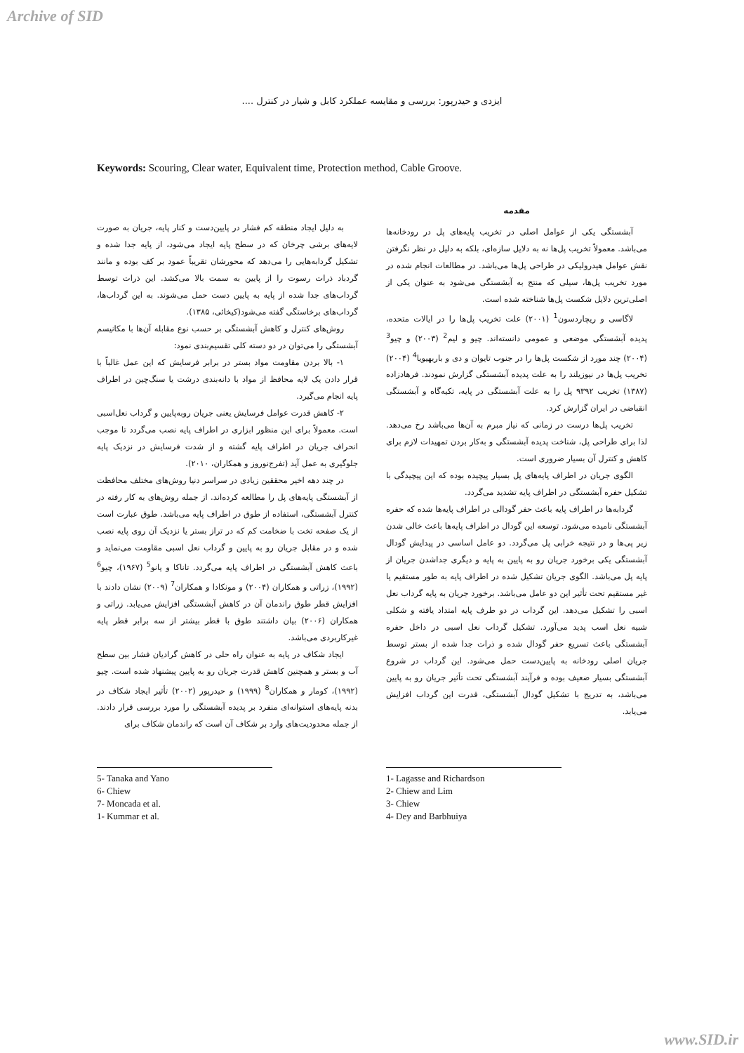Archive of SID
ایزدی و حیدرپور: بررسی و مقایسه عملکرد کابل و شیار در کنترل ....
Keywords: Scouring, Clear water, Equivalent time, Protection method, Cable Groove.
مقدمه
آبشستگی یکی از عوامل اصلی در تخریب پایه‌های پل در رودخانه‌ها می‌باشد. معمولاً تخریب پل‌ها نه به دلایل سازه‌ای، بلکه به دلیل در نظر نگرفتن نقش عوامل هیدرولیکی در طراحی پل‌ها می‌باشد. در مطالعات انجام شده در مورد تخریب پل‌ها، سیلی که منتج به آبشستگی می‌شود به عنوان یکی از اصلی‌ترین دلایل شکست پل‌ها شناخته شده است.
لاگاسی و ریچاردسون<sup>1</sup> (۲۰۰۱) علت تخریب پل‌ها را در ایالات متحده، پدیده آبشستگی موضعی و عمومی دانسته‌اند. چیو و لیم<sup>2</sup> (۲۰۰۳) و چیو<sup>3</sup> (۲۰۰۴) چند مورد از شکست پل‌ها را در جنوب تایوان و دی و باربهیویا<sup>4</sup> (۲۰۰۴) تخریب پل‌ها در نیوزیلند را به علت پدیده آبشستگی گزارش نمودند. فرهادزاده (۱۳۸۷) تخریب ۹۳۹۲ پل را به علت آبشستگی در پایه، تکیه‌گاه و آبشستگی انقباضی در ایران گزارش کرد.
تخریب پل‌ها درست در زمانی که نیاز مبرم به آن‌ها می‌باشد رخ می‌دهد. لذا برای طراحی پل، شناخت پدیده آبشستگی و به‌کار بردن تمهیدات لازم برای کاهش و کنترل آن بسیار ضروری است.
الگوی جریان در اطراف پایه‌های پل بسیار پیچیده بوده که این پیچیدگی با تشکیل حفره آبشستگی در اطراف پایه تشدید می‌گردد.
گردابه‌ها در اطراف پایه باعث حفر گودالی در اطراف پایه‌ها شده که حفره آبشستگی نامیده می‌شود. توسعه این گودال در اطراف پایه‌ها باعث خالی شدن زیر پی‌ها و در نتیجه خرابی پل می‌گردد. دو عامل اساسی در پیدایش گودال آبشستگی یکی برخورد جریان رو به پایین به پایه و دیگری جداشدن جریان از پایه پل می‌باشد. الگوی جریان تشکیل شده در اطراف پایه به طور مستقیم یا غیر مستقیم تحت تأثیر این دو عامل می‌باشد. برخورد جریان به پایه گرداب نعل اسبی را تشکیل می‌دهد. این گرداب در دو طرف پایه امتداد یافته و شکلی شبیه نعل اسب پدید می‌آورد. تشکیل گرداب نعل اسبی در داخل حفره آبشستگی باعث تسریع حفر گودال شده و ذرات جدا شده از بستر توسط جریان اصلی رودخانه به پایین‌دست حمل می‌شود. این گرداب در شروع آبشستگی بسیار ضعیف بوده و فرآیند آبشستگی تحت تأثیر جریان رو به پایین می‌باشد، به تدریج با تشکیل گودال آبشستگی، قدرت این گرداب افزایش می‌یابد.
به دلیل ایجاد منطقه کم فشار در پایین‌دست و کنار پایه، جریان به صورت لایه‌های برشی چرخان که در سطح پایه ایجاد می‌شود، از پایه جدا شده و تشکیل گردابه‌هایی را می‌دهد که محورشان تقریباً عمود بر کف بوده و مانند گردباد ذرات رسوت را از پایین به سمت بالا می‌کشد. این ذرات توسط گرداب‌های جدا شده از پایه به پایین دست حمل می‌شوند. به این گرداب‌ها، گرداب‌های برخاستگی گفته می‌شود(کیخائی، ۱۳۸۵).
روش‌های کنترل و کاهش آبشستگی بر حسب نوع مقابله آن‌ها با مکانیسم آبشستگی را می‌توان در دو دسته کلی تقسیم‌بندی نمود:
۱- بالا بردن مقاومت مواد بستر در برابر فرسایش که این عمل غالباً با قرار دادن یک لایه محافظ از مواد با دانه‌بندی درشت یا سنگ‌چین در اطراف پایه انجام می‌گیرد.
۲- کاهش قدرت عوامل فرسایش یعنی جریان روبه‌پایین و گرداب نعل‌اسبی است. معمولاً برای این منظور ابزاری در اطراف پایه نصب می‌گردد تا موجب انحراف جریان در اطراف پایه گشته و از شدت فرسایش در نزدیک پایه جلوگیری به عمل آید (تفرج‌نوروز و همکاران، ۲۰۱۰).
در چند دهه اخیر محققین زیادی در سراسر دنیا روش‌های مختلف محافظت از آبشستگی پایه‌های پل را مطالعه کرده‌اند. از جمله روش‌های به کار رفته در کنترل آبشستگی، استفاده از طوق در اطراف پایه می‌باشد. طوق عبارت است از یک صفحه تخت با ضخامت کم که در تراز بستر یا نزدیک آن روی پایه نصب شده و در مقابل جریان رو به پایین و گرداب نعل اسبی مقاومت می‌نماید و باعث کاهش آبشستگی در اطراف پایه می‌گردد. تاناکا و یانو<sup>5</sup> (۱۹۶۷)، چیو<sup>6</sup> (۱۹۹۲)، زراتی و همکاران (۲۰۰۴) و مونکادا و همکاران<sup>7</sup> (۲۰۰۹) نشان دادند با افزایش قطر طوق راندمان آن در کاهش آبشستگی افزایش می‌یابد. زراتی و همکاران (۲۰۰۶) بیان داشتند طوق با قطر بیشتر از سه برابر قطر پایه غیرکاربردی می‌باشد.
ایجاد شکاف در پایه به عنوان راه حلی در کاهش گرادیان فشار بین سطح آب و بستر و همچنین کاهش قدرت جریان رو به پایین پیشنهاد شده است. چیو (۱۹۹۲)، کومار و همکاران<sup>8</sup> (۱۹۹۹) و حیدرپور (۲۰۰۲) تأثیر ایجاد شکاف در بدنه پایه‌های استوانه‌ای منفرد بر پدیده آبشستگی را مورد بررسی قرار دادند. از جمله محدودیت‌های وارد بر شکاف آن است که راندمان شکاف برای
1- Lagasse and Richardson
2- Chiew and Lim
3- Chiew
4- Dey and Barbhuiya
5- Tanaka and Yano
6- Chiew
7- Moncada et al.
1- Kummar et al.
www.SID.ir